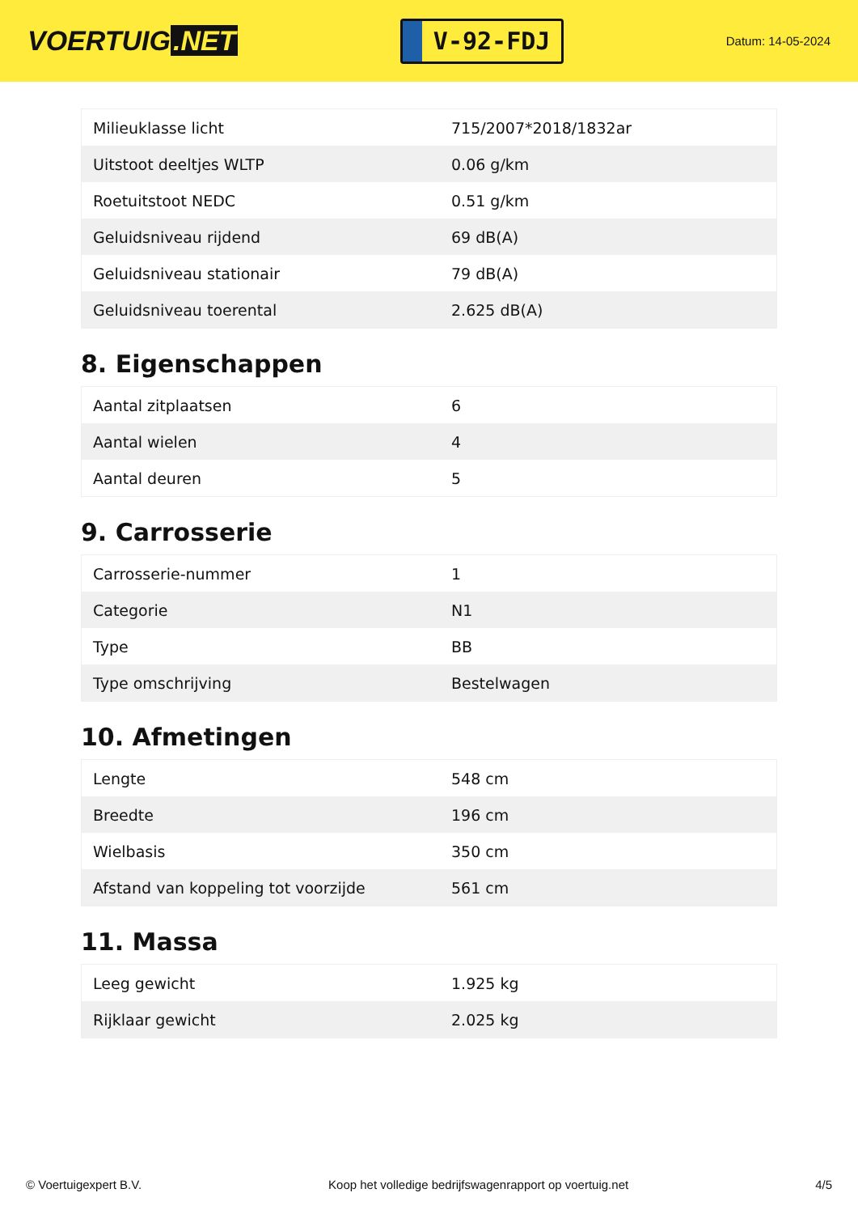VOERTUIG.NET
V-92-FDJ
Datum: 14-05-2024
| Milieuklasse licht | 715/2007*2018/1832ar |
| Uitstoot deeltjes WLTP | 0.06 g/km |
| Roetuitstoot NEDC | 0.51 g/km |
| Geluidsniveau rijdend | 69 dB(A) |
| Geluidsniveau stationair | 79 dB(A) |
| Geluidsniveau toerental | 2.625 dB(A) |
8. Eigenschappen
| Aantal zitplaatsen | 6 |
| Aantal wielen | 4 |
| Aantal deuren | 5 |
9. Carrosserie
| Carrosserie-nummer | 1 |
| Categorie | N1 |
| Type | BB |
| Type omschrijving | Bestelwagen |
10. Afmetingen
| Lengte | 548 cm |
| Breedte | 196 cm |
| Wielbasis | 350 cm |
| Afstand van koppeling tot voorzijde | 561 cm |
11. Massa
| Leeg gewicht | 1.925 kg |
| Rijklaar gewicht | 2.025 kg |
© Voertuigexpert B.V. Koop het volledige bedrijfswagenrapport op voertuig.net 4/5